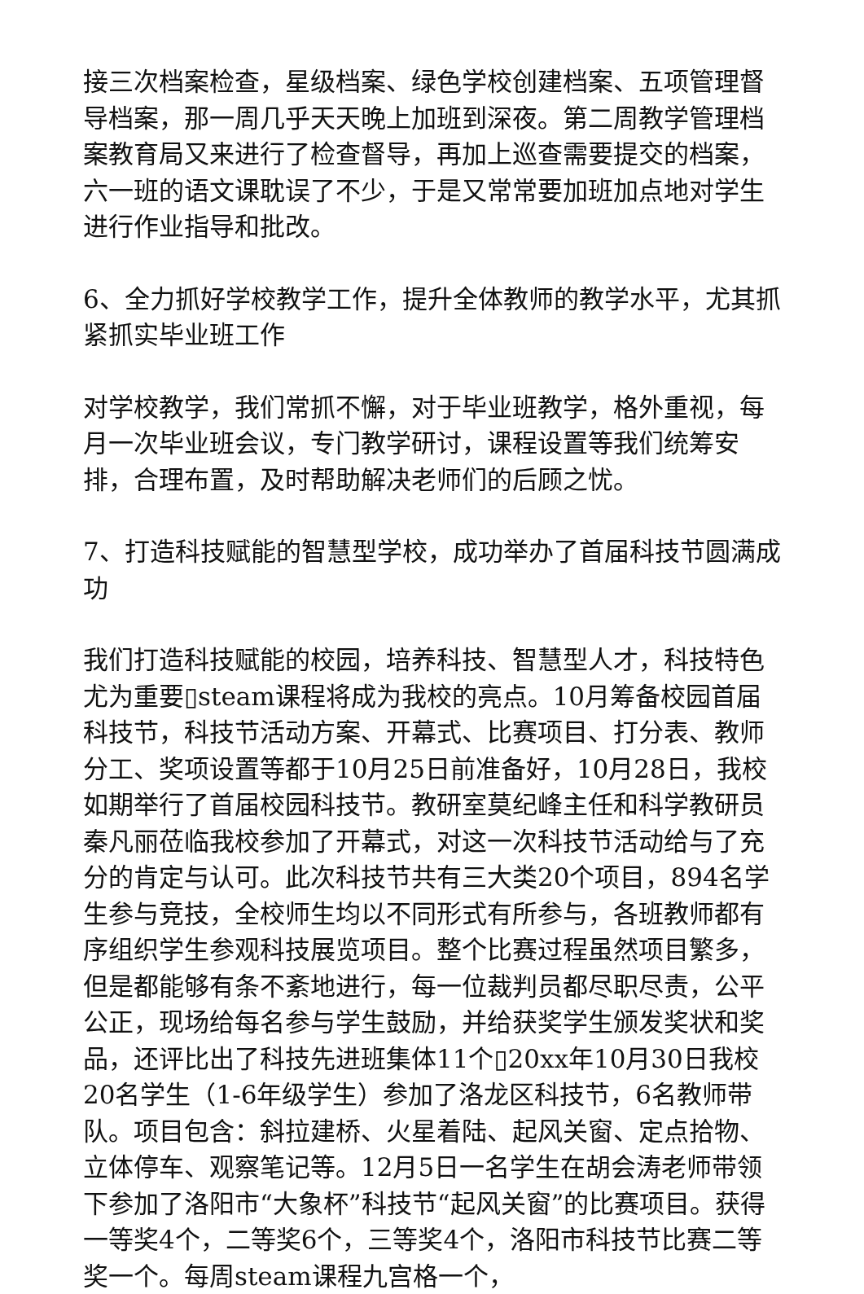接三次档案检查，星级档案、绿色学校创建档案、五项管理督导档案，那一周几乎天天晚上加班到深夜。第二周教学管理档案教育局又来进行了检查督导，再加上巡查需要提交的档案，六一班的语文课耽误了不少，于是又常常要加班加点地对学生进行作业指导和批改。
6、全力抓好学校教学工作，提升全体教师的教学水平，尤其抓紧抓实毕业班工作
对学校教学，我们常抓不懈，对于毕业班教学，格外重视，每月一次毕业班会议，专门教学研讨，课程设置等我们统筹安排，合理布置，及时帮助解决老师们的后顾之忧。
7、打造科技赋能的智慧型学校，成功举办了首届科技节圆满成功
我们打造科技赋能的校园，培养科技、智慧型人才，科技特色尤为重要▯steam课程将成为我校的亮点。10月筹备校园首届科技节，科技节活动方案、开幕式、比赛项目、打分表、教师分工、奖项设置等都于10月25日前准备好，10月28日，我校如期举行了首届校园科技节。教研室莫纪峰主任和科学教研员秦凡丽莅临我校参加了开幕式，对这一次科技节活动给与了充分的肯定与认可。此次科技节共有三大类20个项目，894名学生参与竞技，全校师生均以不同形式有所参与，各班教师都有序组织学生参观科技展览项目。整个比赛过程虽然项目繁多，但是都能够有条不紊地进行，每一位裁判员都尽职尽责，公平公正，现场给每名参与学生鼓励，并给获奖学生颁发奖状和奖品，还评比出了科技先进班集体11个▯20xx年10月30日我校20名学生（1-6年级学生）参加了洛龙区科技节，6名教师带队。项目包含：斜拉建桥、火星着陆、起风关窗、定点拾物、立体停车、观察笔记等。12月5日一名学生在胡会涛老师带领下参加了洛阳市“大象杯”科技节“起风关窗”的比赛项目。获得一等奖4个，二等奖6个，三等奖4个，洛阳市科技节比赛二等奖一个。每周steam课程九宫格一个，